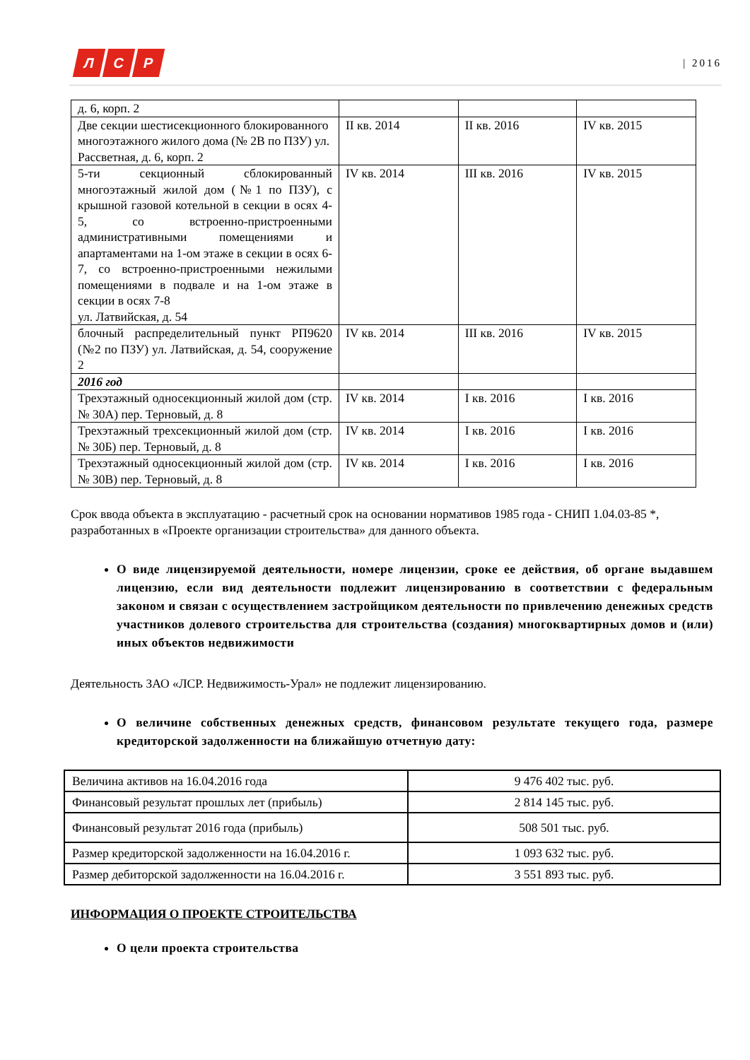Л С Р
| 2016
| д. 6, корп. 2 | | | |
| Две секции шестисекционного блокированного многоэтажного жилого дома (№ 2В по ПЗУ) ул. Рассветная, д. 6, корп. 2 | II кв. 2014 | II кв. 2016 | IV кв. 2015 |
| 5-ти секционный сблокированный многоэтажный жилой дом (№1 по ПЗУ), с крышной газовой котельной в секции в осях 4-5, со встроенно-пристроенными административными помещениями и апартаментами на 1-ом этаже в секции в осях 6-7, со встроенно-пристроенными нежилыми помещениями в подвале и на 1-ом этаже в секции в осях 7-8 ул. Латвийская, д. 54 | IV кв. 2014 | III кв. 2016 | IV кв. 2015 |
| блочный распределительный пункт РП9620 (№2 по ПЗУ) ул. Латвийская, д. 54, сооружение 2 | IV кв. 2014 | III кв. 2016 | IV кв. 2015 |
| 2016 год | | | |
| Трехэтажный односекционный жилой дом (стр. № 30А) пер. Терновый, д. 8 | IV кв. 2014 | I кв. 2016 | I кв. 2016 |
| Трехэтажный трехсекционный жилой дом (стр. № 30Б) пер. Терновый, д. 8 | IV кв. 2014 | I кв. 2016 | I кв. 2016 |
| Трехэтажный односекционный жилой дом (стр. № 30В) пер. Терновый, д. 8 | IV кв. 2014 | I кв. 2016 | I кв. 2016 |
Срок ввода объекта в эксплуатацию - расчетный срок на основании нормативов 1985 года - СНИП 1.04.03-85 *, разработанных в «Проекте организации строительства» для данного объекта.
О виде лицензируемой деятельности, номере лицензии, сроке ее действия, об органе выдавшем лицензию, если вид деятельности подлежит лицензированию в соответствии с федеральным законом и связан с осуществлением застройщиком деятельности по привлечению денежных средств участников долевого строительства для строительства (создания) многоквартирных домов и (или) иных объектов недвижимости
Деятельность ЗАО «ЛСР. Недвижимость-Урал» не подлежит лицензированию.
О величине собственных денежных средств, финансовом результате текущего года, размере кредиторской задолженности на ближайшую отчетную дату:
| Величина активов на 16.04.2016 года | 9 476 402 тыс. руб. |
| Финансовый результат прошлых лет (прибыль) | 2 814 145 тыс. руб. |
| Финансовый результат 2016 года (прибыль) | 508 501 тыс. руб. |
| Размер кредиторской задолженности на 16.04.2016 г. | 1 093 632 тыс. руб. |
| Размер дебиторской задолженности на 16.04.2016 г. | 3 551 893 тыс. руб. |
ИНФОРМАЦИЯ О ПРОЕКТЕ СТРОИТЕЛЬСТВА
О цели проекта строительства